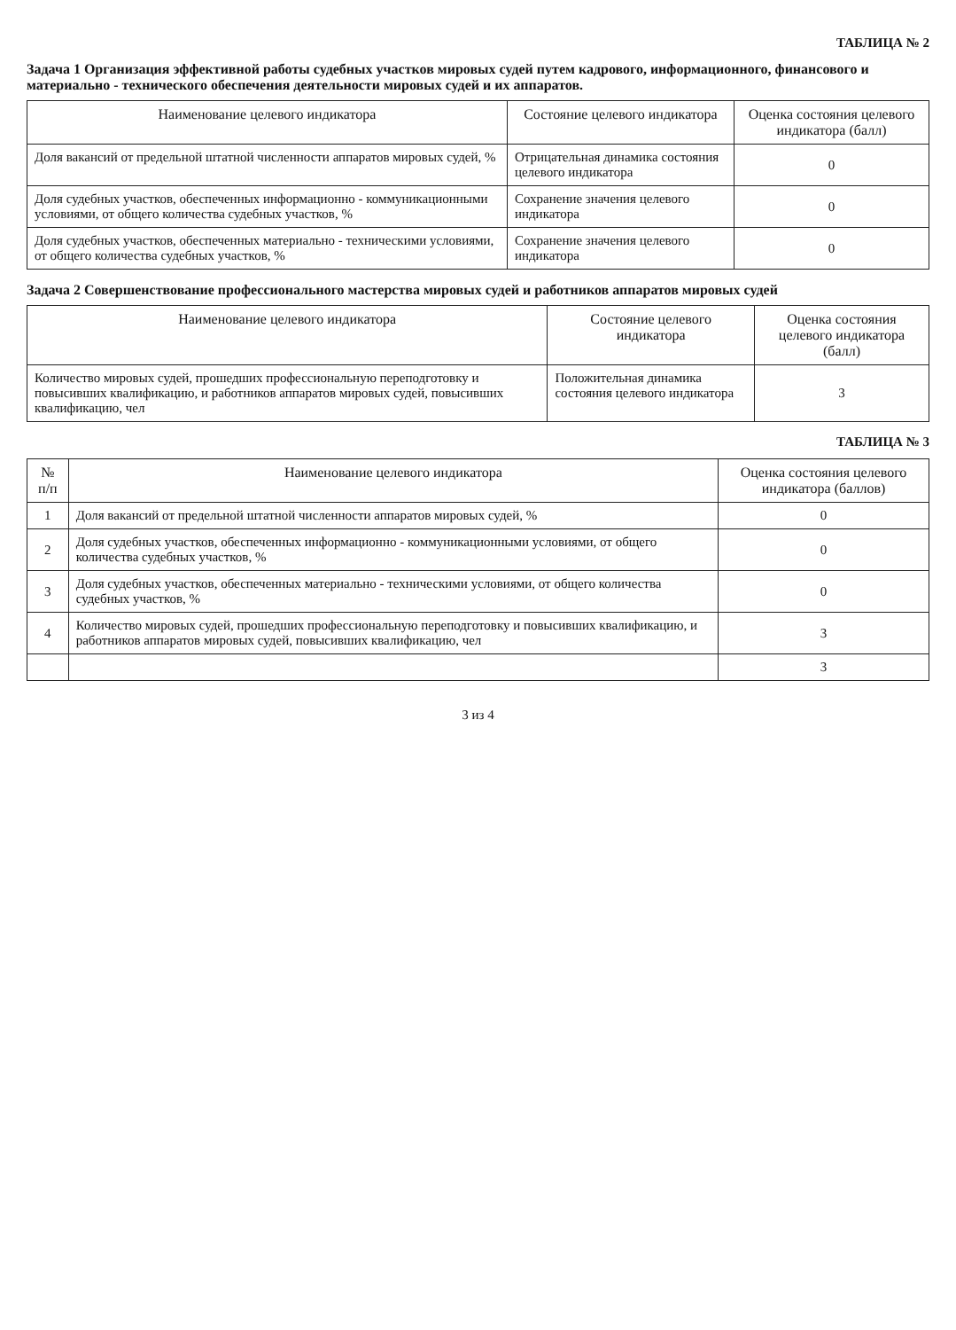ТАБЛИЦА № 2
Задача 1 Организация эффективной работы судебных участков мировых судей путем кадрового, информационного, финансового и материально - технического обеспечения деятельности мировых судей и их аппаратов.
| Наименование целевого индикатора | Состояние целевого индикатора | Оценка состояния целевого индикатора (балл) |
| --- | --- | --- |
| Доля вакансий от предельной штатной численности аппаратов мировых судей, % | Отрицательная динамика состояния целевого индикатора | 0 |
| Доля судебных участков, обеспеченных информационно - коммуникационными условиями, от общего количества судебных участков, % | Сохранение значения целевого индикатора | 0 |
| Доля судебных участков, обеспеченных материально - техническими условиями, от общего количества судебных участков, % | Сохранение значения целевого индикатора | 0 |
Задача 2 Совершенствование профессионального мастерства мировых судей и работников аппаратов мировых судей
| Наименование целевого индикатора | Состояние целевого индикатора | Оценка состояния целевого индикатора (балл) |
| --- | --- | --- |
| Количество мировых судей, прошедших профессиональную переподготовку и повысивших квалификацию, и работников аппаратов мировых судей, повысивших квалификацию, чел | Положительная динамика состояния целевого индикатора | 3 |
ТАБЛИЦА № 3
| № п/п | Наименование целевого индикатора | Оценка состояния целевого индикатора (баллов) |
| --- | --- | --- |
| 1 | Доля вакансий от предельной штатной численности аппаратов мировых судей, % | 0 |
| 2 | Доля судебных участков, обеспеченных информационно - коммуникационными условиями, от общего количества судебных участков, % | 0 |
| 3 | Доля судебных участков, обеспеченных материально - техническими условиями, от общего количества судебных участков, % | 0 |
| 4 | Количество мировых судей, прошедших профессиональную переподготовку и повысивших квалификацию, и работников аппаратов мировых судей, повысивших квалификацию, чел | 3 |
| | | 3 |
3 из 4